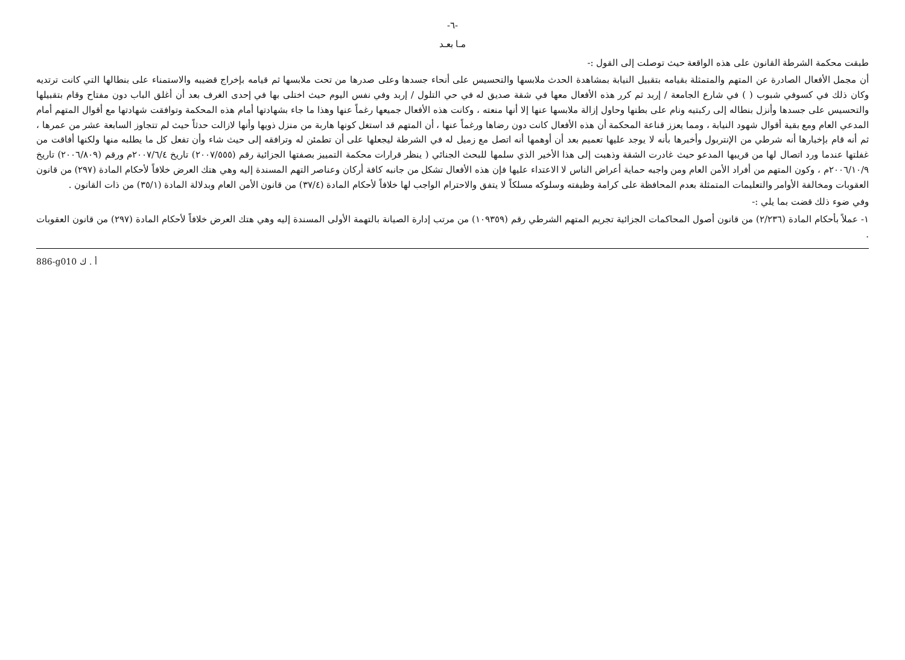-٦-
مـا بعـد
طبقت محكمة الشرطة القانون على هذه الواقعة حيث توصلت إلى القول :-
أن مجمل الأفعال الصادرة عن المتهم والمتمثلة بقيامه بتقبيل النيابة بمشاهدة الحدث ملابسها والتحسيس على أنحاء جسدها وعلى صدرها من تحت ملابسها ثم قيامه بإخراج قضيبه والاستمناء على بنطالها التي كانت ترتديه وكان ذلك في كسوفي شبوب ( ) في شارع الجامعة / إربد ثم كرر هذه الأفعال معها في شقة صديق له في حي التلول / إربد وفي نفس اليوم حيث اختلى بها في إحدى الغرف بعد أن أغلق الباب دون مفتاح وقام بتقبيلها والتحسيس على جسدها وأنزل بنطاله إلى ركبتيه ونام على بطنها وحاول إزالة ملابسها عنها إلا أنها منعته ، وكانت هذه الأفعال جميعها رغماً عنها وهذا ما جاء بشهادتها أمام هذه المحكمة وتوافقت شهادتها مع أقوال المتهم أمام المدعي العام ومع بقية أقوال شهود النيابة ، ومما يعزز قناعة المحكمة أن هذه الأفعال كانت دون رضاها ورغماً عنها ، أن المتهم قد استغل كونها هاربة من منزل ذويها وأنها لازالت حدثاً حيث لم تتجاوز السابعة عشر من عمرها ، ثم أنه قام بإخبارها أنه شرطي من الإنتربول وأخبرها بأنه لا يوجد عليها تعميم بعد أن أوهمها أنه اتصل مع زميل له في الشرطة ليجعلها على أن تطمئن له وترافقه إلى حيث شاء وأن تفعل كل ما يطلبه منها ولكنها أفاقت من غفلتها عندما ورد اتصال لها من قريبها المدعو حيث غادرت الشقة وذهبت إلى هذا الأخير الذي سلمها للبحث الجنائي ( ينظر قرارات محكمة التمييز بصفتها الجزائية رقم (٢٠٠٧/٥٥٥) تاريخ ٢٠٠٧/٦/٤م ورقم (٢٠٠٦/٨٠٩) تاريخ ٢٠٠٦/١٠/٩م ، وكون المتهم من أفراد الأمن العام ومن واجبه حماية أعراض الناس لا الاعتداء عليها فإن هذه الأفعال تشكل من جانبه كافة أركان وعناصر التهم المسندة إليه وهي هتك العرض خلافاً لأحكام المادة (٢٩٧) من قانون العقوبات ومخالفة الأوامر والتعليمات المتمثلة بعدم المحافظة على كرامة وظيفته وسلوكه مسلكاً لا يتفق والاحترام الواجب لها خلافاً لأحكام المادة (٣٧/٤) من قانون الأمن العام وبدلالة المادة (٣٥/١) من ذات القانون .
وفي ضوء ذلك قضت بما يلي :-
١- عملاً بأحكام المادة (٢/٢٣٦) من قانون أصول المحاكمات الجزائية تجريم المتهم الشرطي رقم (١٠٩٣٥٩) من مرتب إدارة الصيانة بالتهمة الأولى المسندة إليه وهي هتك العرض خلافاً لأحكام المادة (٢٩٧) من قانون العقوبات .
886-g010 أ . ك